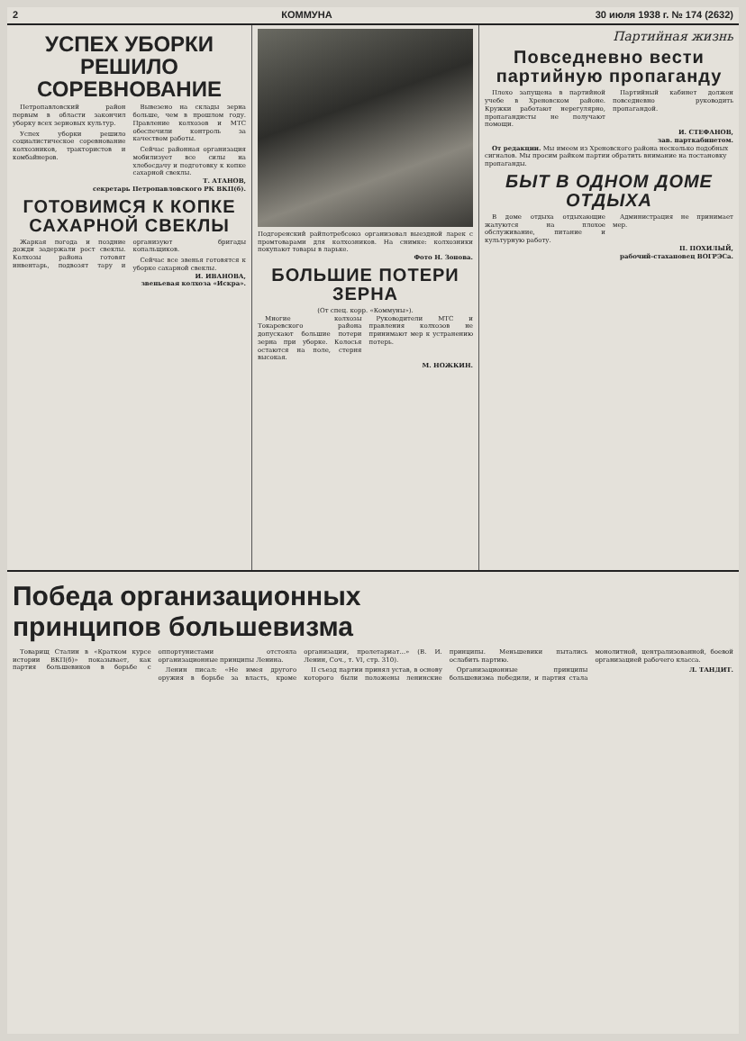2 КОММУНА 30 июля 1938 г. № 174 (2632)
УСПЕХ УБОРКИ
РЕШИЛО СОРЕВНОВАНИЕ
Петропавловский район первым в области закончил уборку всех зерновых культур.
Успех уборки решило социалистическое соревнование колхозников, трактористов и комбайнеров.
Вывезено на склады зерна больше, чем в прошлом году. Правление колхозов и МТС обеспечили контроль за качеством работы.
Сейчас районная организация мобилизует все силы на хлебосдачу и подготовку к копке сахарной свеклы.
Т. АТАНОВ,
секретарь Петропавловского РК ВКП(б).
ГОТОВИМСЯ К КОПКЕ
САХАРНОЙ СВЕКЛЫ
Жаркая погода и поздние дожди задержали рост свеклы. Колхозы района готовят инвентарь, подвозят тару и организуют бригады копальщиков.
Сейчас все звенья готовятся к уборке сахарной свеклы.
И. ИВАНОВА,
звеньевая колхоза «Искра».
Подгоренский райпотребсоюз организовал выездной ларек с промтоварами для колхозников. На снимке: колхозники покупают товары в ларьке.
Фото Н. Зонова.
БОЛЬШИЕ ПОТЕРИ ЗЕРНА
(От спец. корр. «Коммуны»).
Многие колхозы Токаревского района допускают большие потери зерна при уборке. Колосья остаются на поле, стерня высокая.
Руководители МТС и правления колхозов не принимают мер к устранению потерь.
М. НОЖКИН.
Партийная жизнь
Повседневно вести
партийную пропаганду
Плохо запущена в партийной учебе в Хреновском районе. Кружки работают нерегулярно, пропагандисты не получают помощи.
Партийный кабинет должен повседневно руководить пропагандой.
И. СТЕФАНОВ,
зав. парткабинетом.
От редакции. Мы имеем из Хреновского района несколько подобных сигналов. Мы просим райком партии обратить внимание на постановку пропаганды.
БЫТ В ОДНОМ ДОМЕ ОТДЫХА
В доме отдыха отдыхающие жалуются на плохое обслуживание, питание и культурную работу.
Администрация не принимает мер.
П. ПОХИЛЫЙ,
рабочий-стахановец ВОГРЭСа.
Победа организационных
принципов большевизма
Товарищ Сталин в «Кратком курсе истории ВКП(б)» показывает, как партия большевиков в борьбе с оппортунистами отстояла организационные принципы Ленина.
Ленин писал: «Не имея другого оружия в борьбе за власть, кроме организации, пролетариат...» (В. И. Ленин, Соч., т. VI, стр. 310).
II съезд партии принял устав, в основу которого были положены ленинские принципы. Меньшевики пытались ослабить партию.
Организационные принципы большевизма победили, и партия стала монолитной, централизованной, боевой организацией рабочего класса.
Л. ТАНДИТ.